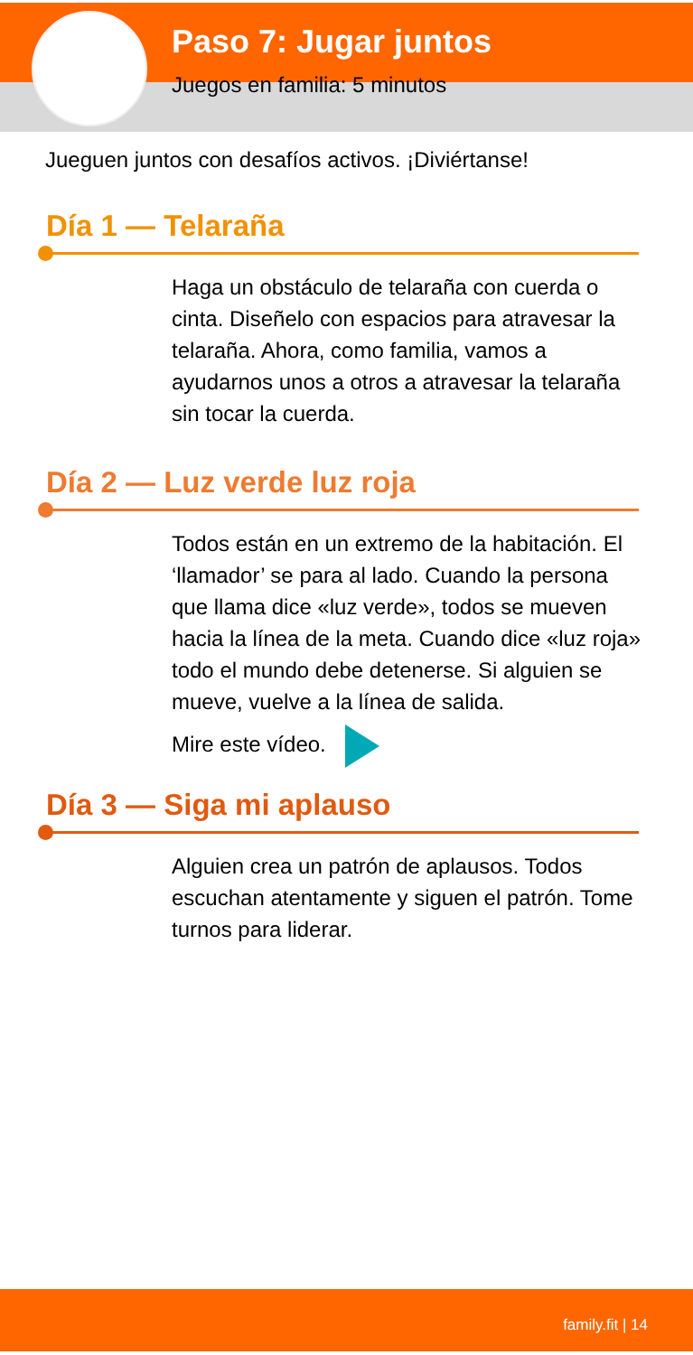Paso 7: Jugar juntos
Juegos en familia: 5 minutos
Jueguen juntos con desafíos activos. ¡Diviértanse!
Día 1 — Telaraña
Haga un obstáculo de telaraña con cuerda o cinta. Diseñelo con espacios para atravesar la telaraña. Ahora, como familia, vamos a ayudarnos unos a otros a atravesar la telaraña sin tocar la cuerda.
Día 2 — Luz verde luz roja
Todos están en un extremo de la habitación. El ‘llamador’ se para al lado. Cuando la persona que llama dice «luz verde», todos se mueven hacia la línea de la meta. Cuando dice «luz roja» todo el mundo debe detenerse. Si alguien se mueve, vuelve a la línea de salida.
Mire este vídeo.
Día 3 — Siga mi aplauso
Alguien crea un patrón de aplausos. Todos escuchan atentamente y siguen el patrón. Tome turnos para liderar.
family.fit | 14